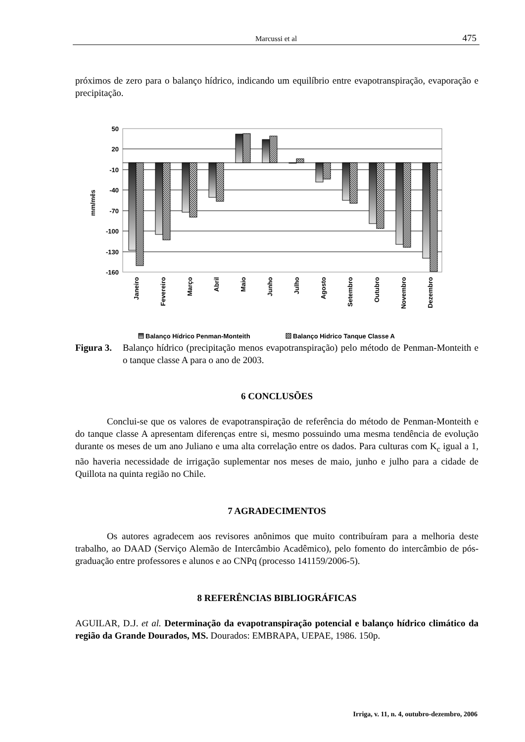Marcussi et al
475
próximos de zero para o balanço hídrico, indicando um equilíbrio entre evapotranspiração, evaporação e precipitação.
50
20
-10
-40
-70
-100
-130
-160
mm/mês
Janeiro
Fevereiro
Março
Abril
Maio
Junho
Julho
Agosto
Setembro
Outubro
Novembro
Dezembro
Balanço Hídrico Penman-Monteith
Balanço Hidrico Tanque Classe A
Figura 3. Balanço hídrico (precipitação menos evapotranspiração) pelo método de Penman-Monteith e o tanque classe A para o ano de 2003.
6 CONCLUSÕES
Conclui-se que os valores de evapotranspiração de referência do método de Penman-Monteith e do tanque classe A apresentam diferenças entre si, mesmo possuindo uma mesma tendência de evolução durante os meses de um ano Juliano e uma alta correlação entre os dados. Para culturas com K<sub>c</sub> igual a 1, não haveria necessidade de irrigação suplementar nos meses de maio, junho e julho para a cidade de Quillota na quinta região no Chile.
7 AGRADECIMENTOS
Os autores agradecem aos revisores anônimos que muito contribuíram para a melhoria deste trabalho, ao DAAD (Serviço Alemão de Intercâmbio Acadêmico), pelo fomento do intercâmbio de pós-graduação entre professores e alunos e ao CNPq (processo 141159/2006-5).
8 REFERÊNCIAS BIBLIOGRÁFICAS
AGUILAR, D.J. et al. Determinação da evapotranspiração potencial e balanço hídrico climático da região da Grande Dourados, MS. Dourados: EMBRAPA, UEPAE, 1986. 150p.
Irriga, v. 11, n. 4, outubro-dezembro, 2006